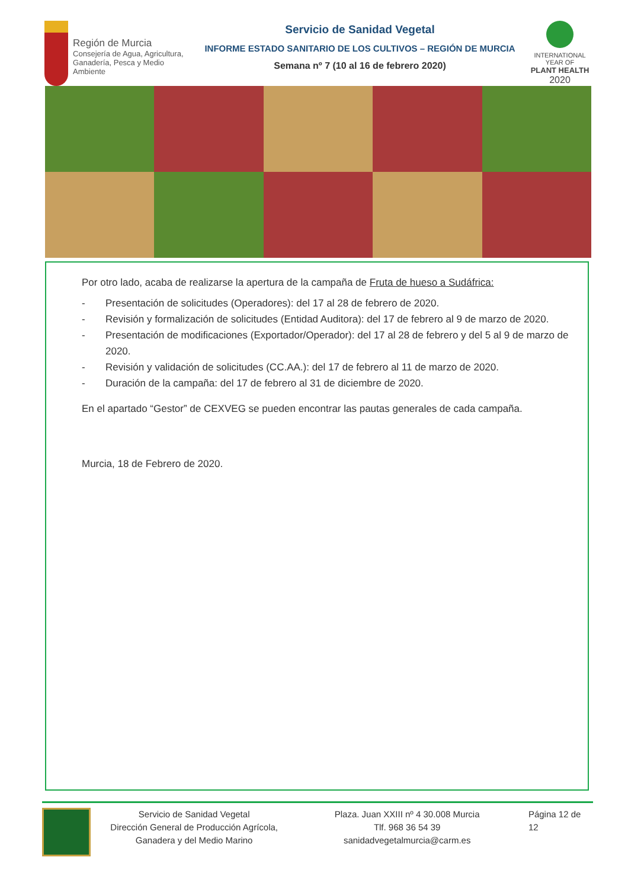Región de Murcia
Consejería de Agua, Agricultura,
Ganadería, Pesca y Medio Ambiente
Servicio de Sanidad Vegetal
INFORME ESTADO SANITARIO DE LOS CULTIVOS – REGIÓN DE MURCIA
Semana nº 7 (10 al 16 de febrero 2020)
INTERNATIONAL YEAR OF
PLANT HEALTH
2020
Por otro lado, acaba de realizarse la apertura de la campaña de Fruta de hueso a Sudáfrica:
- Presentación de solicitudes (Operadores): del 17 al 28 de febrero de 2020.
- Revisión y formalización de solicitudes (Entidad Auditora): del 17 de febrero al 9 de marzo de 2020.
- Presentación de modificaciones (Exportador/Operador): del 17 al 28 de febrero y del 5 al 9 de marzo de 2020.
- Revisión y validación de solicitudes (CC.AA.): del 17 de febrero al 11 de marzo de 2020.
- Duración de la campaña: del 17 de febrero al 31 de diciembre de 2020.
En el apartado “Gestor” de CEXVEG se pueden encontrar las pautas generales de cada campaña.
Murcia, 18 de Febrero de 2020.
Servicio de Sanidad Vegetal
Dirección General de Producción Agrícola, Ganadera y del Medio Marino
Plaza. Juan XXIII nº 4 30.008 Murcia
Tlf. 968 36 54 39
sanidadvegetalmurcia@carm.es
Página 12 de 12